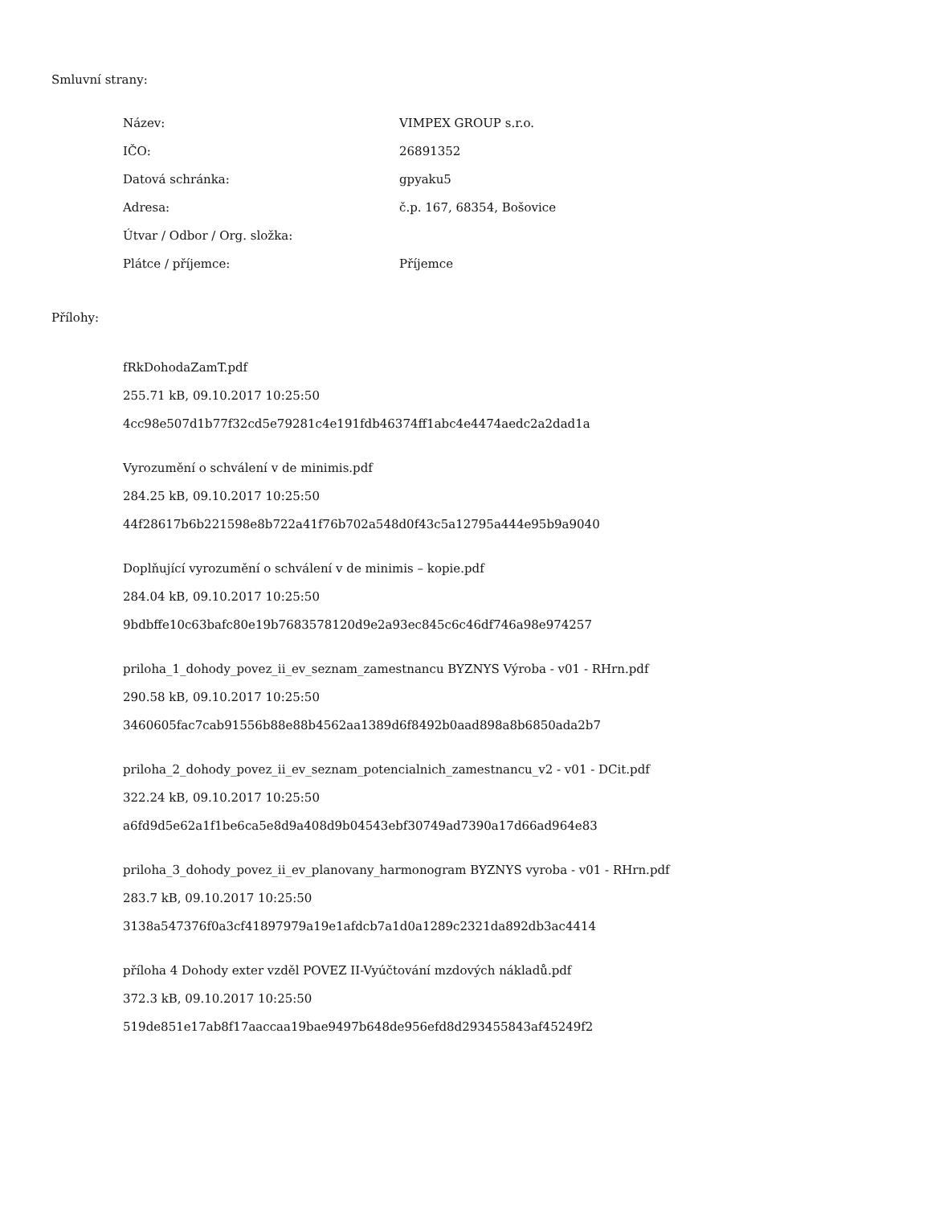Smluvní strany:
| Název: | VIMPEX GROUP s.r.o. |
| IČO: | 26891352 |
| Datová schránka: | gpyaku5 |
| Adresa: | č.p. 167, 68354, Bošovice |
| Útvar / Odbor / Org. složka: | |
| Plátce / příjemce: | Příjemce |
Přílohy:
fRkDohodaZamT.pdf
255.71 kB, 09.10.2017 10:25:50
4cc98e507d1b77f32cd5e79281c4e191fdb46374ff1abc4e4474aedc2a2dad1a
Vyrozumění o schválení v de minimis.pdf
284.25 kB, 09.10.2017 10:25:50
44f28617b6b221598e8b722a41f76b702a548d0f43c5a12795a444e95b9a9040
Doplňující vyrozumění o schválení v de minimis – kopie.pdf
284.04 kB, 09.10.2017 10:25:50
9bdbffe10c63bafc80e19b7683578120d9e2a93ec845c6c46df746a98e974257
priloha_1_dohody_povez_ii_ev_seznam_zamestnancu BYZNYS Výroba - v01 - RHrn.pdf
290.58 kB, 09.10.2017 10:25:50
3460605fac7cab91556b88e88b4562aa1389d6f8492b0aad898a8b6850ada2b7
priloha_2_dohody_povez_ii_ev_seznam_potencialnich_zamestnancu_v2 - v01 - DCit.pdf
322.24 kB, 09.10.2017 10:25:50
a6fd9d5e62a1f1be6ca5e8d9a408d9b04543ebf30749ad7390a17d66ad964e83
priloha_3_dohody_povez_ii_ev_planovany_harmonogram BYZNYS vyroba - v01 - RHrn.pdf
283.7 kB, 09.10.2017 10:25:50
3138a547376f0a3cf41897979a19e1afdcb7a1d0a1289c2321da892db3ac4414
příloha 4 Dohody exter vzděl POVEZ II-Vyúčtování mzdových nákladů.pdf
372.3 kB, 09.10.2017 10:25:50
519de851e17ab8f17aaccaa19bae9497b648de956efd8d293455843af45249f2